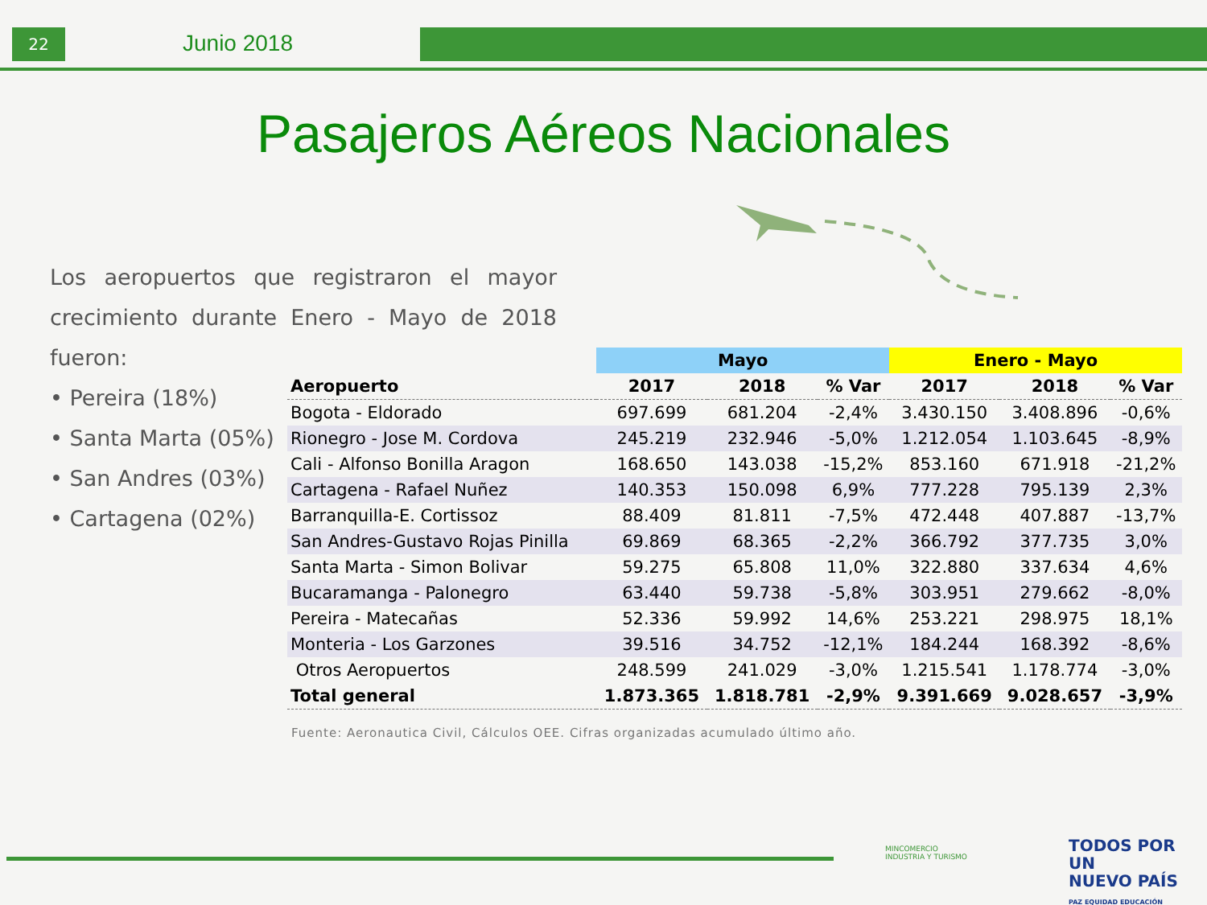22 Junio 2018
Pasajeros Aéreos Nacionales
Los aeropuertos que registraron el mayor crecimiento durante Enero - Mayo de 2018 fueron:
• Pereira (18%)
• Santa Marta (05%)
• San Andres (03%)
• Cartagena (02%)
| | Mayo | | | Enero - Mayo | | |
| --- | --- | --- | --- | --- | --- | --- |
| Aeropuerto | 2017 | 2018 | % Var | 2017 | 2018 | % Var |
| Bogota - Eldorado | 697.699 | 681.204 | -2,4% | 3.430.150 | 3.408.896 | -0,6% |
| Rionegro - Jose M. Cordova | 245.219 | 232.946 | -5,0% | 1.212.054 | 1.103.645 | -8,9% |
| Cali - Alfonso Bonilla Aragon | 168.650 | 143.038 | -15,2% | 853.160 | 671.918 | -21,2% |
| Cartagena - Rafael Nuñez | 140.353 | 150.098 | 6,9% | 777.228 | 795.139 | 2,3% |
| Barranquilla-E. Cortissoz | 88.409 | 81.811 | -7,5% | 472.448 | 407.887 | -13,7% |
| San Andres-Gustavo Rojas Pinilla | 69.869 | 68.365 | -2,2% | 366.792 | 377.735 | 3,0% |
| Santa Marta - Simon Bolivar | 59.275 | 65.808 | 11,0% | 322.880 | 337.634 | 4,6% |
| Bucaramanga - Palonegro | 63.440 | 59.738 | -5,8% | 303.951 | 279.662 | -8,0% |
| Pereira - Matecañas | 52.336 | 59.992 | 14,6% | 253.221 | 298.975 | 18,1% |
| Monteria - Los Garzones | 39.516 | 34.752 | -12,1% | 184.244 | 168.392 | -8,6% |
| Otros Aeropuertos | 248.599 | 241.029 | -3,0% | 1.215.541 | 1.178.774 | -3,0% |
| Total general | 1.873.365 | 1.818.781 | -2,9% | 9.391.669 | 9.028.657 | -3,9% |
Fuente: Aeronautica Civil, Cálculos OEE. Cifras organizadas acumulado último año.
MINCOMERCIO
INDUSTRIA Y TURISMO
TODOS POR UN
NUEVO PAÍS
PAZ EQUIDAD EDUCACIÓN